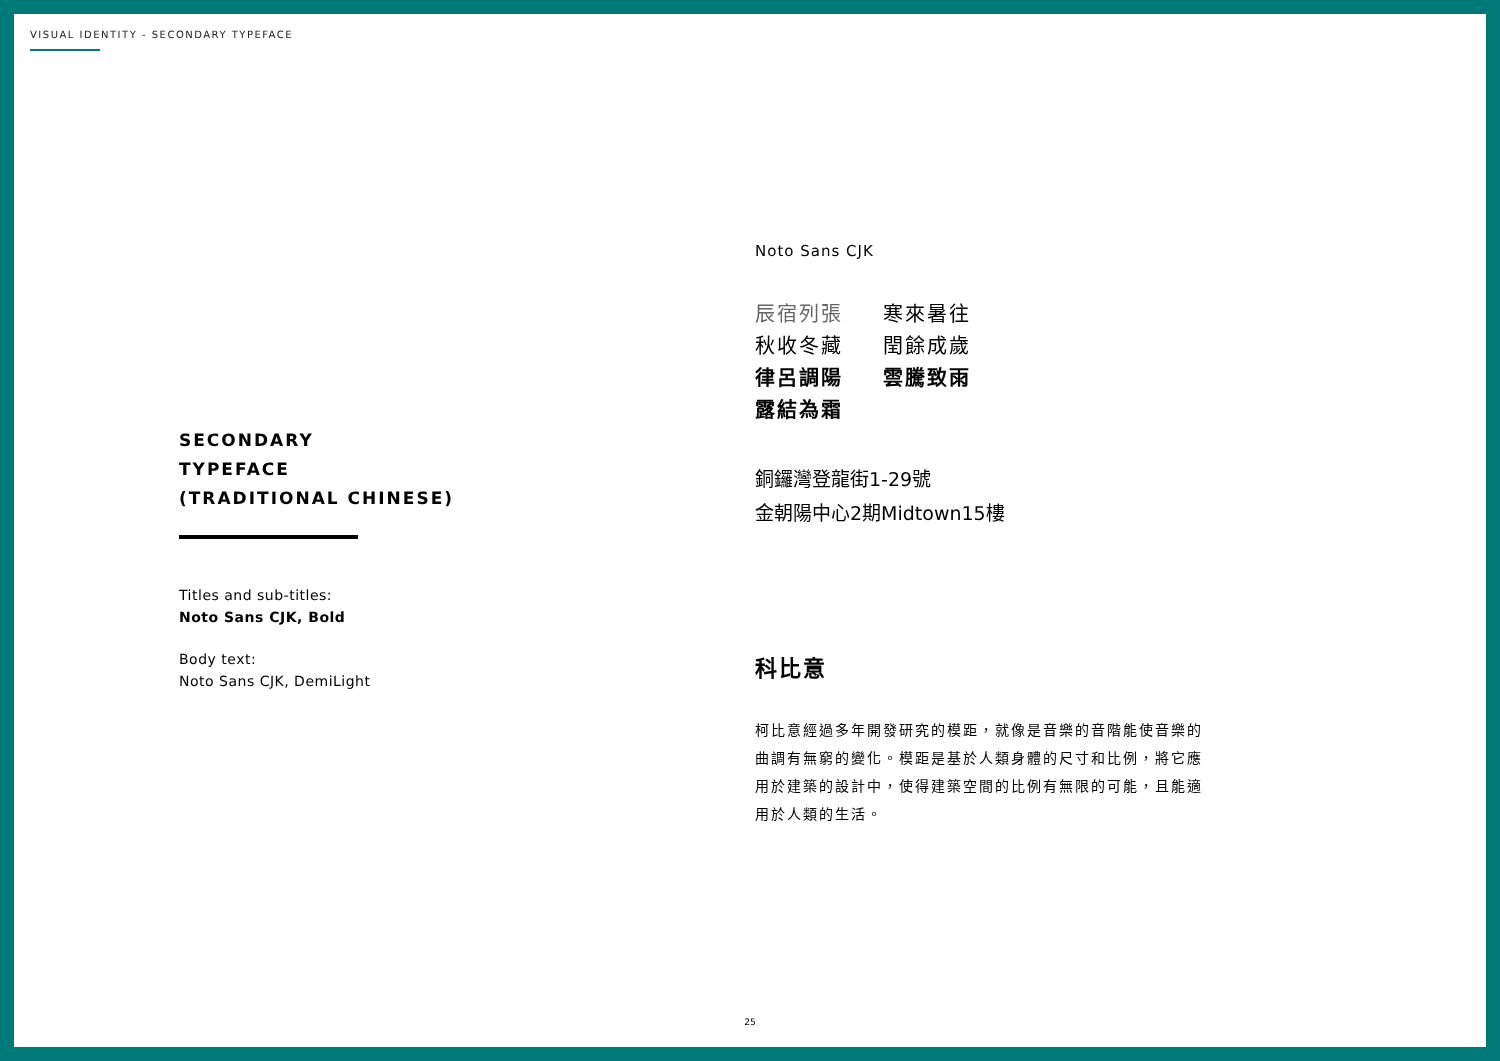VISUAL IDENTITY - SECONDARY TYPEFACE
SECONDARY
TYPEFACE
(TRADITIONAL CHINESE)
Titles and sub-titles:
Noto Sans CJK, Bold
Body text:
Noto Sans CJK, DemiLight
Noto Sans CJK
辰宿列張 寒來暑往 秋收冬藏 閏餘成歲 律呂調陽 雲騰致雨 露結為霜
銅鑼灣登龍街1-29號
金朝陽中心2期Midtown15樓
科比意
柯比意經過多年開發研究的模距，就像是音樂的音階能使音樂的曲調有無窮的變化。模距是基於人類身體的尺寸和比例，將它應用於建築的設計中，使得建築空間的比例有無限的可能，且能適用於人類的生活。
25